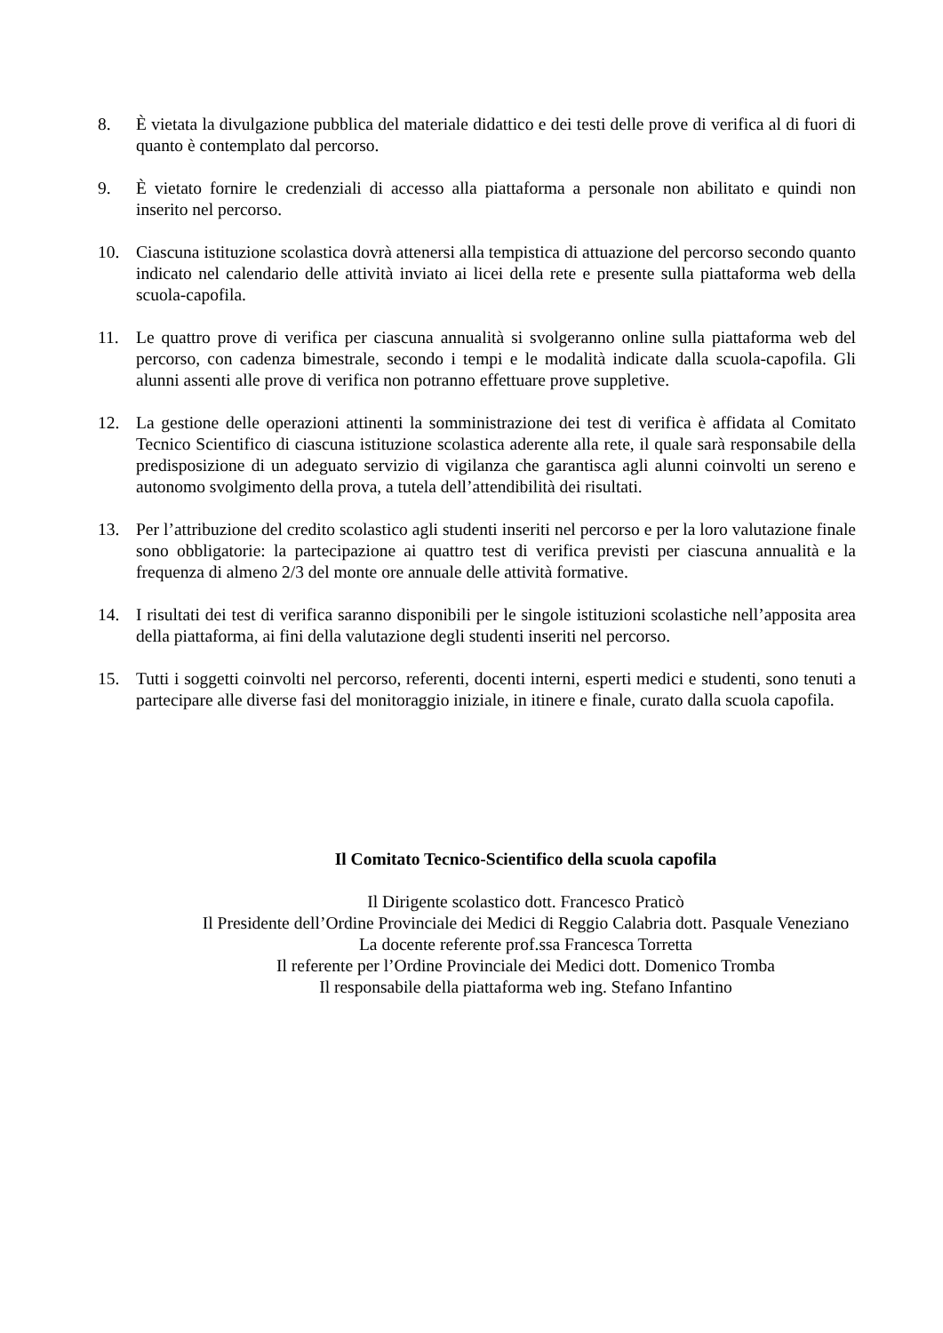8. È vietata la divulgazione pubblica del materiale didattico e dei testi delle prove di verifica al di fuori di quanto è contemplato dal percorso.
9. È vietato fornire le credenziali di accesso alla piattaforma a personale non abilitato e quindi non inserito nel percorso.
10. Ciascuna istituzione scolastica dovrà attenersi alla tempistica di attuazione del percorso secondo quanto indicato nel calendario delle attività inviato ai licei della rete e presente sulla piattaforma web della scuola-capofila.
11. Le quattro prove di verifica per ciascuna annualità si svolgeranno online sulla piattaforma web del percorso, con cadenza bimestrale, secondo i tempi e le modalità indicate dalla scuola-capofila. Gli alunni assenti alle prove di verifica non potranno effettuare prove suppletive.
12. La gestione delle operazioni attinenti la somministrazione dei test di verifica è affidata al Comitato Tecnico Scientifico di ciascuna istituzione scolastica aderente alla rete, il quale sarà responsabile della predisposizione di un adeguato servizio di vigilanza che garantisca agli alunni coinvolti un sereno e autonomo svolgimento della prova, a tutela dell’attendibilità dei risultati.
13. Per l’attribuzione del credito scolastico agli studenti inseriti nel percorso e per la loro valutazione finale sono obbligatorie: la partecipazione ai quattro test di verifica previsti per ciascuna annualità e la frequenza di almeno 2/3 del monte ore annuale delle attività formative.
14. I risultati dei test di verifica saranno disponibili per le singole istituzioni scolastiche nell’apposita area della piattaforma, ai fini della valutazione degli studenti inseriti nel percorso.
15. Tutti i soggetti coinvolti nel percorso, referenti, docenti interni, esperti medici e studenti, sono tenuti a partecipare alle diverse fasi del monitoraggio iniziale, in itinere e finale, curato dalla scuola capofila.
Il Comitato Tecnico-Scientifico della scuola capofila
Il Dirigente scolastico dott. Francesco Praticò
Il Presidente dell’Ordine Provinciale dei Medici di Reggio Calabria dott. Pasquale Veneziano
La docente referente prof.ssa Francesca Torretta
Il referente per l’Ordine Provinciale dei Medici dott. Domenico Tromba
Il responsabile della piattaforma web ing. Stefano Infantino